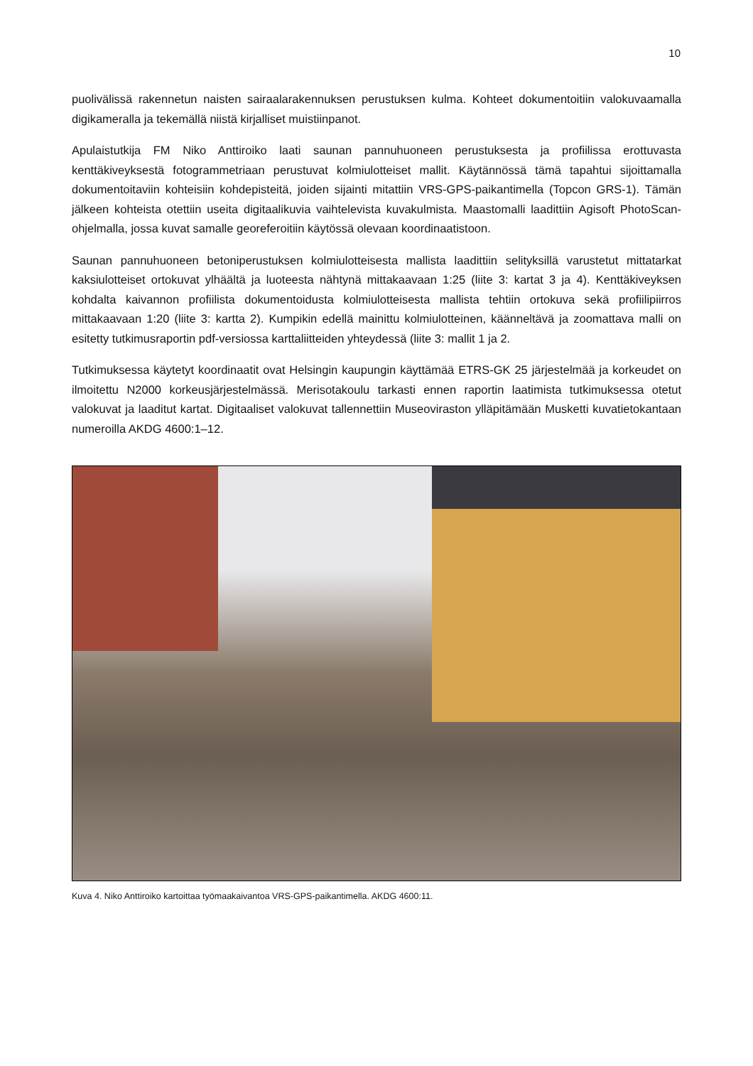10
puolivälissä rakennetun naisten sairaalarakennuksen perustuksen kulma. Kohteet dokumentoitiin valokuvaamalla digikameralla ja tekemällä niistä kirjalliset muistiinpanot.
Apulaistutkija FM Niko Anttiroiko laati saunan pannuhuoneen perustuksesta ja profiilissa erottuvasta kenttäkiveyksestä fotogrammetriaan perustuvat kolmiulotteiset mallit. Käytännössä tämä tapahtui sijoittamalla dokumentoitaviin kohteisiin kohdepisteitä, joiden sijainti mitattiin VRS-GPS-paikantimella (Topcon GRS-1). Tämän jälkeen kohteista otettiin useita digitaalikuvia vaihtelevista kuvakulmista. Maastomalli laadittiin Agisoft PhotoScan-ohjelmalla, jossa kuvat samalle georeferoitiin käytössä olevaan koordinaatistoon.
Saunan pannuhuoneen betoniperustuksen kolmiulotteisesta mallista laadittiin selityksillä varustetut mittatarkat kaksiulotteiset ortokuvat ylhäältä ja luoteesta nähtynä mittakaavaan 1:25 (liite 3: kartat 3 ja 4). Kenttäkiveyksen kohdalta kaivannon profiilista dokumentoidusta kolmiulotteisesta mallista tehtiin ortokuva sekä profiilipiirros mittakaavaan 1:20 (liite 3: kartta 2). Kumpikin edellä mainittu kolmiulotteinen, käänneltävä ja zoomattava malli on esitetty tutkimusraportin pdf-versiossa karttaliitteiden yhteydessä (liite 3: mallit 1 ja 2.
Tutkimuksessa käytetyt koordinaatit ovat Helsingin kaupungin käyttämää ETRS-GK 25 järjestelmää ja korkeudet on ilmoitettu N2000 korkeusjärjestelmässä. Merisotakoulu tarkasti ennen raportin laatimista tutkimuksessa otetut valokuvat ja laaditut kartat. Digitaaliset valokuvat tallennettiin Museoviraston ylläpitämään Musketti kuvatietokantaan numeroilla AKDG 4600:1–12.
Kuva 4. Niko Anttiroiko kartoittaa työmaakaivantoa VRS-GPS-paikantimella. AKDG 4600:11.